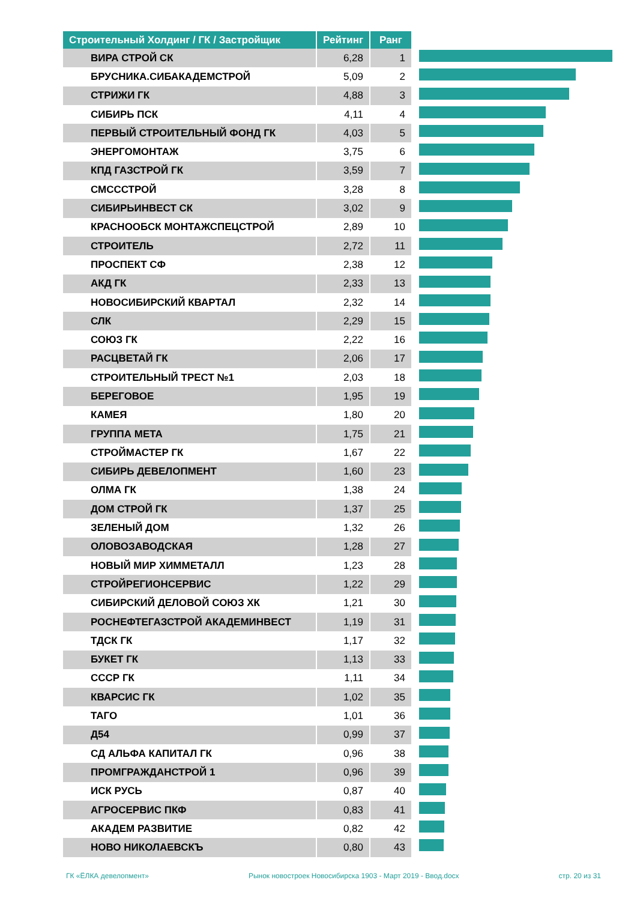| Строительный Холдинг / ГК / Застройщик | Рейтинг | Ранг |
| --- | --- | --- |
| ВИРА СТРОЙ СК | 6,28 | 1 |
| БРУСНИКА.СИБАКАДЕМСТРОЙ | 5,09 | 2 |
| СТРИЖИ ГК | 4,88 | 3 |
| СИБИРЬ ПСК | 4,11 | 4 |
| ПЕРВЫЙ СТРОИТЕЛЬНЫЙ ФОНД ГК | 4,03 | 5 |
| ЭНЕРГОМОНТАЖ | 3,75 | 6 |
| КПД ГАЗСТРОЙ ГК | 3,59 | 7 |
| СМСССТРОЙ | 3,28 | 8 |
| СИБИРЬИНВЕСТ СК | 3,02 | 9 |
| КРАСНООБСК МОНТАЖСПЕЦСТРОЙ | 2,89 | 10 |
| СТРОИТЕЛЬ | 2,72 | 11 |
| ПРОСПЕКТ СФ | 2,38 | 12 |
| АКД ГК | 2,33 | 13 |
| НОВОСИБИРСКИЙ КВАРТАЛ | 2,32 | 14 |
| СЛК | 2,29 | 15 |
| СОЮЗ ГК | 2,22 | 16 |
| РАСЦВЕТАЙ ГК | 2,06 | 17 |
| СТРОИТЕЛЬНЫЙ ТРЕСТ №1 | 2,03 | 18 |
| БЕРЕГОВОЕ | 1,95 | 19 |
| КАМЕЯ | 1,80 | 20 |
| ГРУППА МЕТА | 1,75 | 21 |
| СТРОЙМАСТЕР ГК | 1,67 | 22 |
| СИБИРЬ ДЕВЕЛОПМЕНТ | 1,60 | 23 |
| ОЛМА ГК | 1,38 | 24 |
| ДОМ СТРОЙ ГК | 1,37 | 25 |
| ЗЕЛЕНЫЙ ДОМ | 1,32 | 26 |
| ОЛОВОЗАВОДСКАЯ | 1,28 | 27 |
| НОВЫЙ МИР ХИММЕТАЛЛ | 1,23 | 28 |
| СТРОЙРЕГИОНСЕРВИС | 1,22 | 29 |
| СИБИРСКИЙ ДЕЛОВОЙ СОЮЗ ХК | 1,21 | 30 |
| РОСНЕФТЕГАЗСТРОЙ АКАДЕМИНВЕСТ | 1,19 | 31 |
| ТДСК ГК | 1,17 | 32 |
| БУКЕТ ГК | 1,13 | 33 |
| СССР ГК | 1,11 | 34 |
| КВАРСИС ГК | 1,02 | 35 |
| ТАГО | 1,01 | 36 |
| Д54 | 0,99 | 37 |
| СД АЛЬФА КАПИТАЛ ГК | 0,96 | 38 |
| ПРОМГРАЖДАНСТРОЙ 1 | 0,96 | 39 |
| ИСК РУСЬ | 0,87 | 40 |
| АГРОСЕРВИС ПКФ | 0,83 | 41 |
| АКАДЕМ РАЗВИТИЕ | 0,82 | 42 |
| НОВО НИКОЛАЕВСКЪ | 0,80 | 43 |
ГК «ЁЛКА девелопмент» Рынок новостроек Новосибирска 1903 - Март 2019 - Ввод.docx стр. 20 из 31